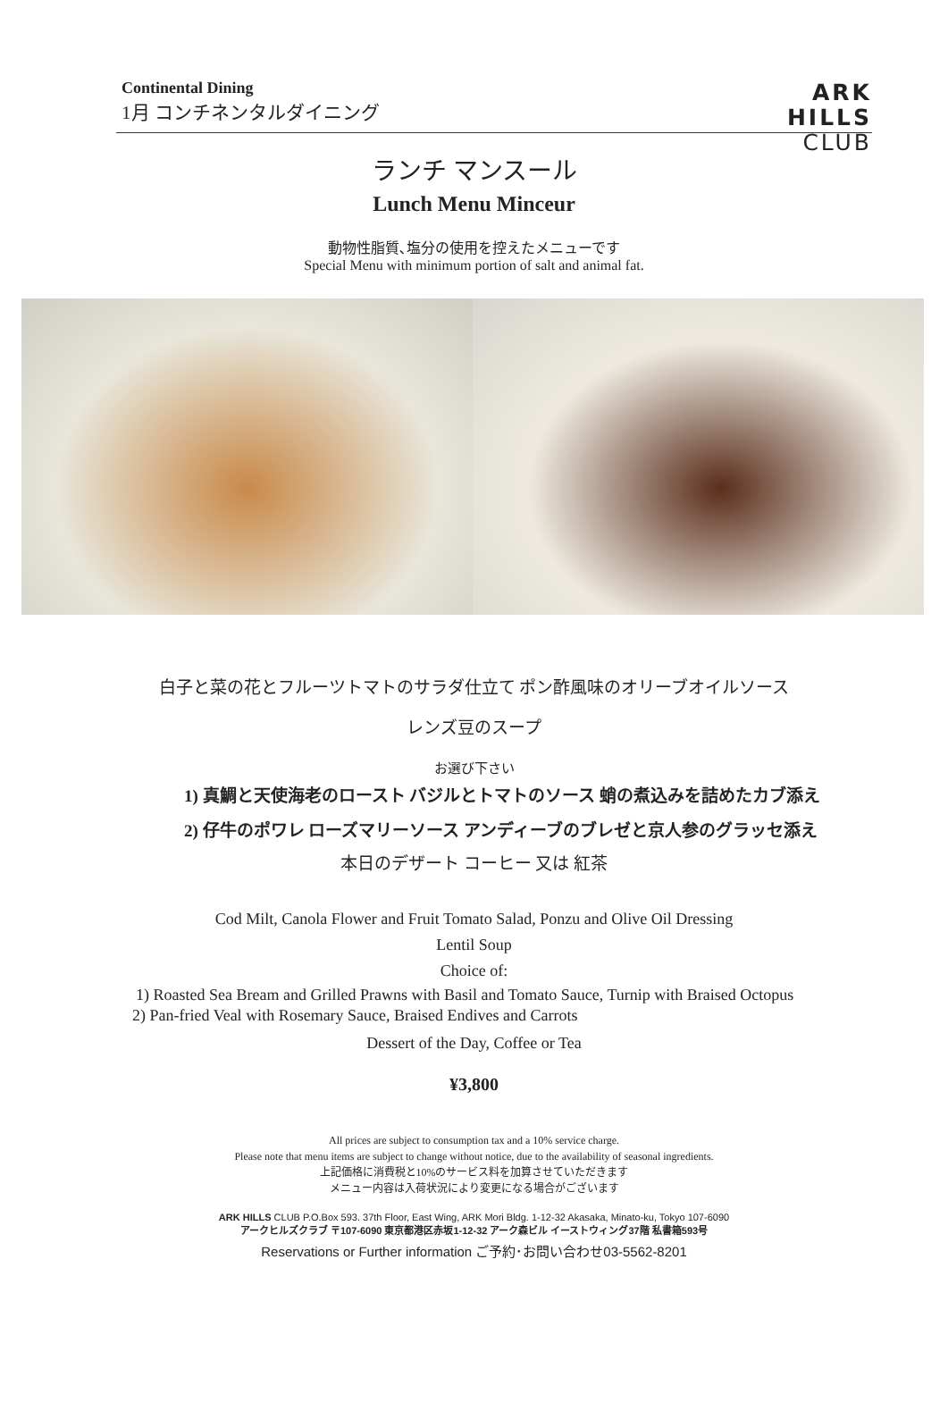Continental Dining
1月 コンチネンタルダイニング
ARK
HILLS
CLUB
ランチ マンスール
Lunch Menu Minceur
動物性脂質､塩分の使用を控えたメニューです
Special Menu with minimum portion of salt and animal fat.
白子と菜の花とフルーツトマトのサラダ仕立て ポン酢風味のオリーブオイルソース
レンズ豆のスープ
お選び下さい
1) 真鯛と天使海老のロースト バジルとトマトのソース 蛸の煮込みを詰めたカブ添え
2) 仔牛のポワレ ローズマリーソース アンディーブのブレゼと京人参のグラッセ添え
本日のデザート コーヒー 又は 紅茶
Cod Milt, Canola Flower and Fruit Tomato Salad, Ponzu and Olive Oil Dressing
Lentil Soup
Choice of:
1) Roasted Sea Bream and Grilled Prawns with Basil and Tomato Sauce, Turnip with Braised Octopus
2) Pan-fried Veal with Rosemary Sauce, Braised Endives and Carrots
Dessert of the Day, Coffee or Tea
¥3,800
All prices are subject to consumption tax and a 10% service charge.
Please note that menu items are subject to change without notice, due to the availability of seasonal ingredients.
上記価格に消費税と10%のサービス料を加算させていただきます
メニュー内容は入荷状況により変更になる場合がございます
ARK HILLS CLUB P.O.Box 593. 37th Floor, East Wing, ARK Mori Bldg. 1-12-32 Akasaka, Minato-ku, Tokyo 107-6090
アークヒルズクラブ 〒107-6090 東京都港区赤坂1-12-32 アーク森ビル イーストウィング37階 私書箱593号
Reservations or Further information ご予約･お問い合わせ03-5562-8201